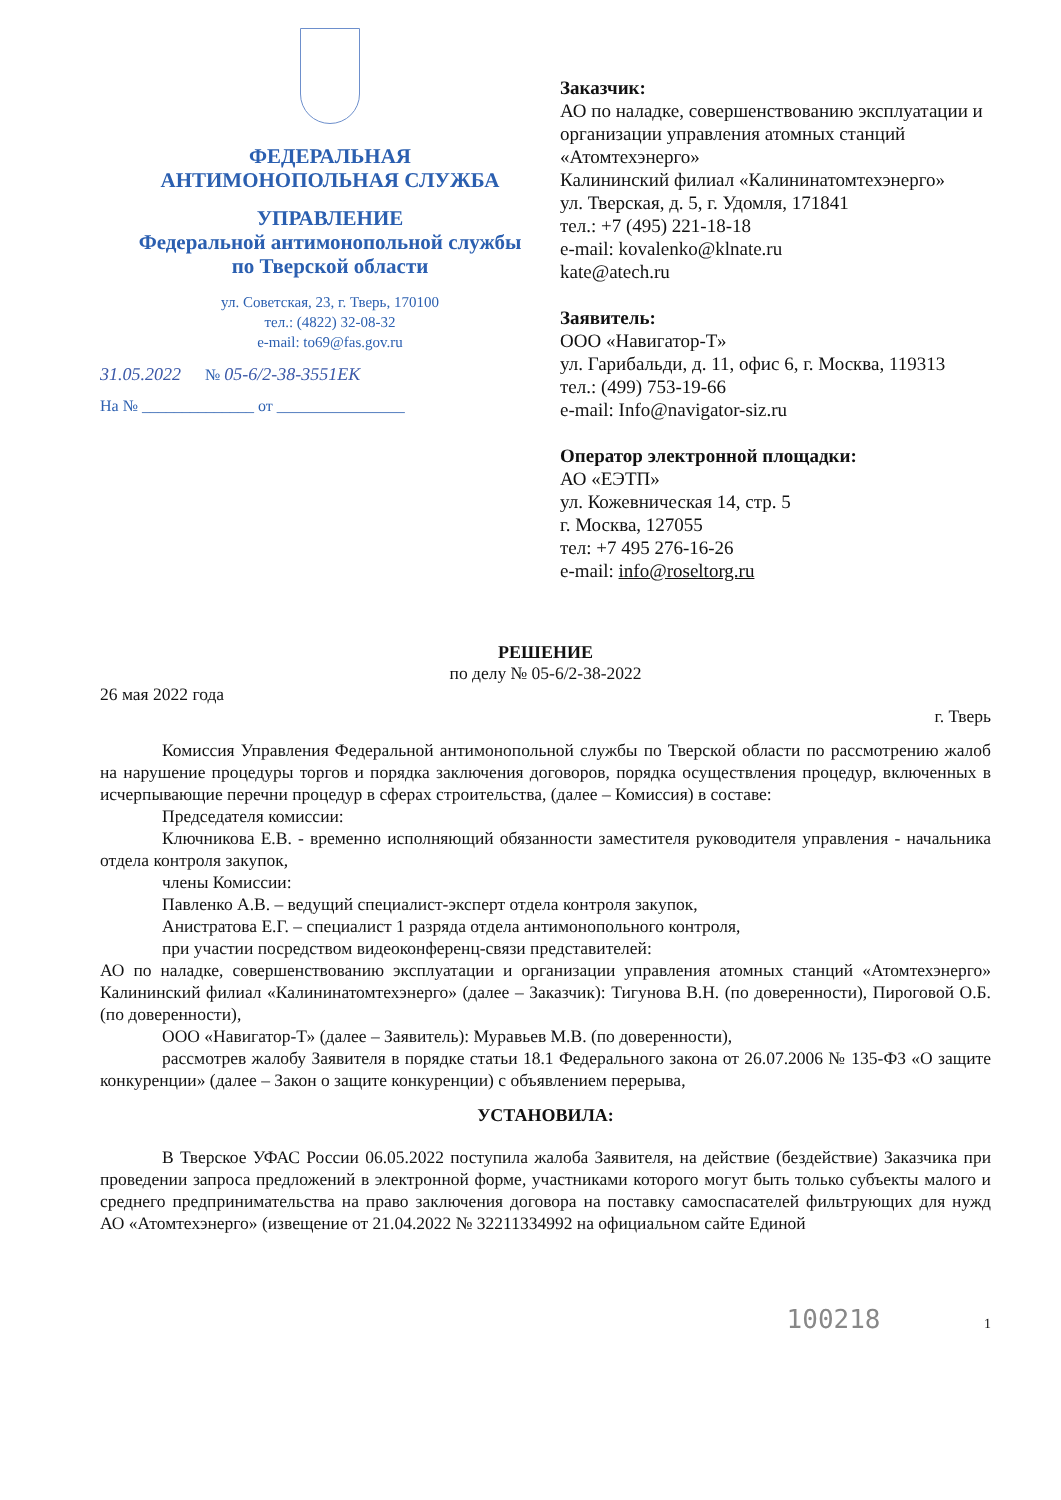ФЕДЕРАЛЬНАЯ
АНТИМОНОПОЛЬНАЯ СЛУЖБА
УПРАВЛЕНИЕ
Федеральной антимонопольной службы
по Тверской области
ул. Советская, 23, г. Тверь, 170100
тел.: (4822) 32-08-32
e-mail: to69@fas.gov.ru
31.05.2022 № 05-6/2-38-3551ЕК
На № ______________ от ________________
Заказчик:
АО по наладке, совершенствованию эксплуатации и организации управления атомных станций «Атомтехэнерго»
Калининский филиал «Калининатомтехэнерго»
ул. Тверская, д. 5, г. Удомля, 171841
тел.: +7 (495) 221-18-18
e-mail: kovalenko@klnate.ru
kate@atech.ru
Заявитель:
ООО «Навигатор-Т»
ул. Гарибальди, д. 11, офис 6, г. Москва, 119313
тел.: (499) 753-19-66
e-mail: Info@navigator-siz.ru
Оператор электронной площадки:
АО «ЕЭТП»
ул. Кожевническая 14, стр. 5
г. Москва, 127055
тел: +7 495 276-16-26
e-mail: info@roseltorg.ru
РЕШЕНИЕ
по делу № 05-6/2-38-2022
26 мая 2022 года г. Тверь
Комиссия Управления Федеральной антимонопольной службы по Тверской области по рассмотрению жалоб на нарушение процедуры торгов и порядка заключения договоров, порядка осуществления процедур, включенных в исчерпывающие перечни процедур в сферах строительства, (далее – Комиссия) в составе:
Председателя комиссии:
Ключникова Е.В. - временно исполняющий обязанности заместителя руководителя управления - начальника отдела контроля закупок,
члены Комиссии:
Павленко А.В. – ведущий специалист-эксперт отдела контроля закупок,
Анистратова Е.Г. – специалист 1 разряда отдела антимонопольного контроля,
при участии посредством видеоконференц-связи представителей:
АО по наладке, совершенствованию эксплуатации и организации управления атомных станций «Атомтехэнерго» Калининский филиал «Калининатомтехэнерго» (далее – Заказчик): Тигунова В.Н. (по доверенности), Пироговой О.Б. (по доверенности),
ООО «Навигатор-Т» (далее – Заявитель): Муравьев М.В. (по доверенности),
рассмотрев жалобу Заявителя в порядке статьи 18.1 Федерального закона от 26.07.2006 № 135-ФЗ «О защите конкуренции» (далее – Закон о защите конкуренции) с объявлением перерыва,
УСТАНОВИЛА:
В Тверское УФАС России 06.05.2022 поступила жалоба Заявителя, на действие (бездействие) Заказчика при проведении запроса предложений в электронной форме, участниками которого могут быть только субъекты малого и среднего предпринимательства на право заключения договора на поставку самоспасателей фильтрующих для нужд АО «Атомтехэнерго» (извещение от 21.04.2022 № 32211334992 на официальном сайте Единой
100218 1